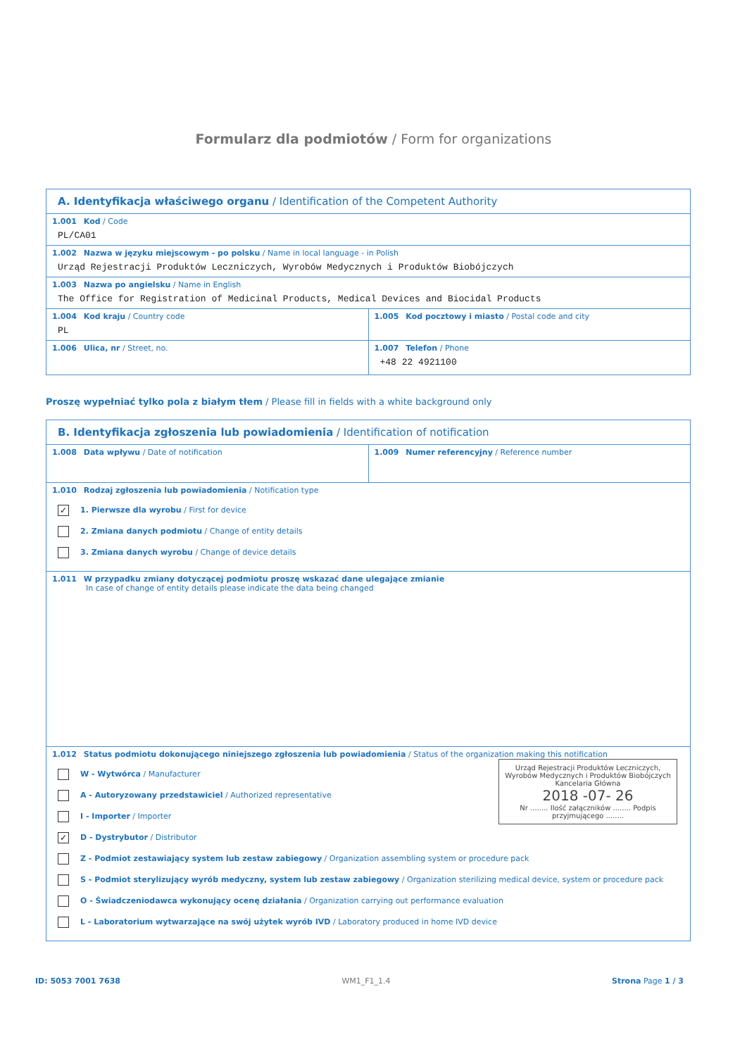Formularz dla podmiotów / Form for organizations
| A. Identyfikacja właściwego organu / Identification of the Competent Authority | |
| 1.001 Kod / Code PL/CA01 | |
| 1.002 Nazwa w języku miejscowym - po polsku / Name in local language - in Polish Urząd Rejestracji Produktów Leczniczych, Wyrobów Medycznych i Produktów Biobójczych | |
| 1.003 Nazwa po angielsku / Name in English The Office for Registration of Medicinal Products, Medical Devices and Biocidal Products | |
| 1.004 Kod kraju / Country code PL | 1.005 Kod pocztowy i miasto / Postal code and city |
| 1.006 Ulica, nr / Street, no. | 1.007 Telefon / Phone +48 22 4921100 |
Proszę wypełniać tylko pola z białym tłem / Please fill in fields with a white background only
| B. Identyfikacja zgłoszenia lub powiadomienia / Identification of notification | |
| 1.008 Data wpływu / Date of notification | 1.009 Numer referencyjny / Reference number |
| 1.010 Rodzaj zgłoszenia lub powiadomienia / Notification type ✓ 1. Pierwsze dla wyrobu / First for device 2. Zmiana danych podmiotu / Change of entity details 3. Zmiana danych wyrobu / Change of device details | |
| 1.011 W przypadku zmiany dotyczącej podmiotu proszę wskazać dane ulegające zmianie In case of change of entity details please indicate the data being changed | |
| 1.012 Status podmiotu dokonującego niniejszego zgłoszenia lub powiadomienia / Status of the organization making this notification Urząd Rejestracji Produktów Leczniczych, Wyrobów Medycznych i Produktów Biobójczych Kancelaria Główna 2018 -07- 26 Nr ........ Ilość załączników ........ Podpis przyjmującego ........ W - Wytwórca / Manufacturer A - Autoryzowany przedstawiciel / Authorized representative I - Importer / Importer ✓ D - Dystrybutor / Distributor Z - Podmiot zestawiający system lub zestaw zabiegowy / Organization assembling system or procedure pack S - Podmiot sterylizujący wyrób medyczny, system lub zestaw zabiegowy / Organization sterilizing medical device, system or procedure pack O - Świadczeniodawca wykonujący ocenę działania / Organization carrying out performance evaluation L - Laboratorium wytwarzające na swój użytek wyrób IVD / Laboratory produced in home IVD device | |
ID: 5053 7001 7638 WM1_F1_1.4 Strona Page 1 / 3